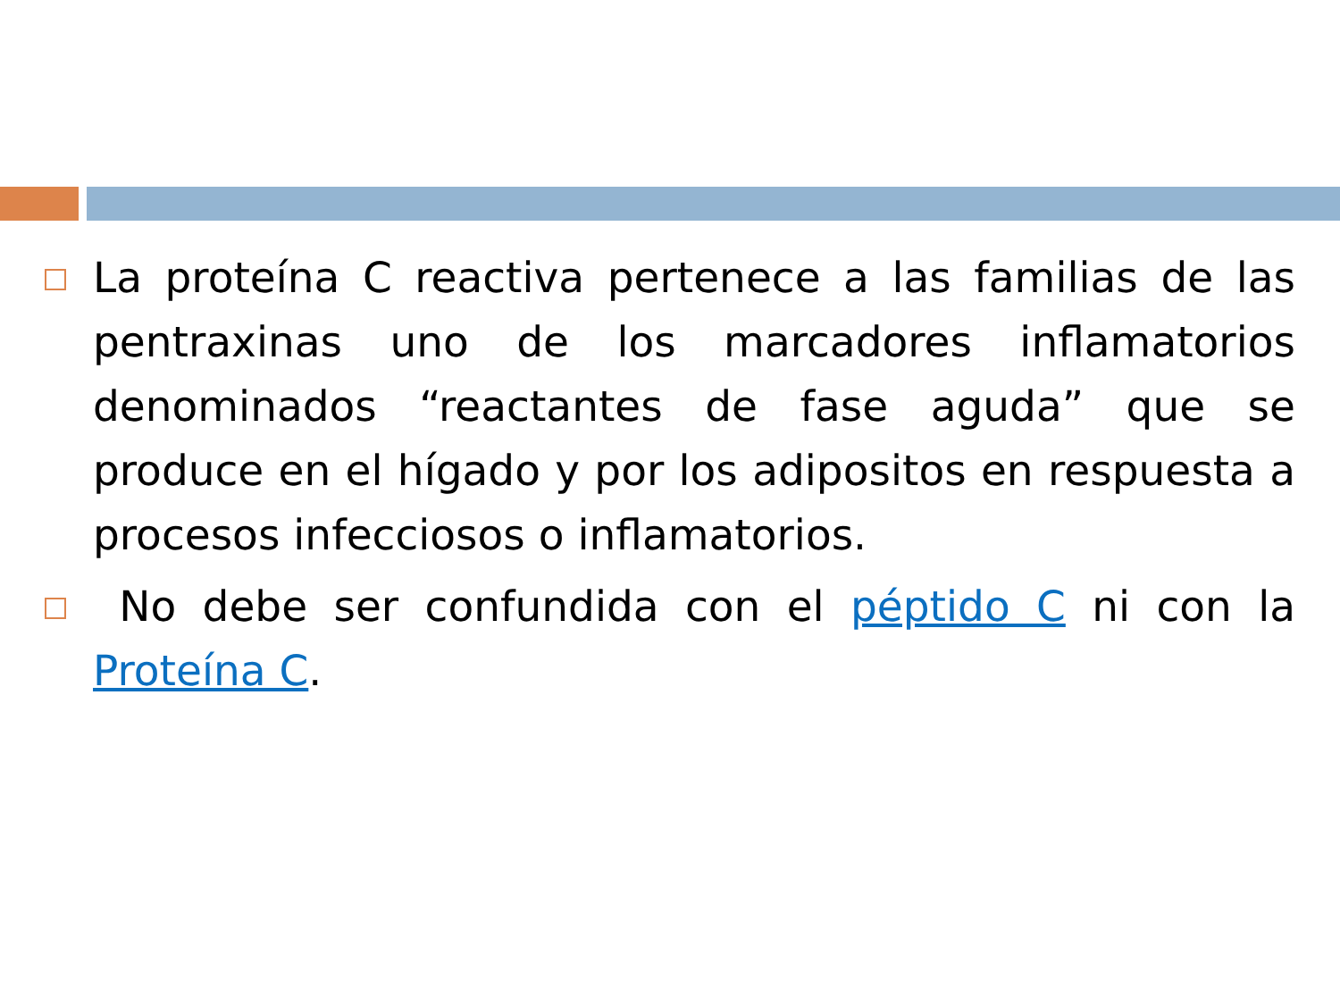La proteína C reactiva pertenece a las familias de las pentraxinas uno de los marcadores inflamatorios denominados “reactantes de fase aguda” que se produce en el hígado y por los adipositos en respuesta a procesos infecciosos o inflamatorios.
No debe ser confundida con el péptido C ni con la Proteína C.